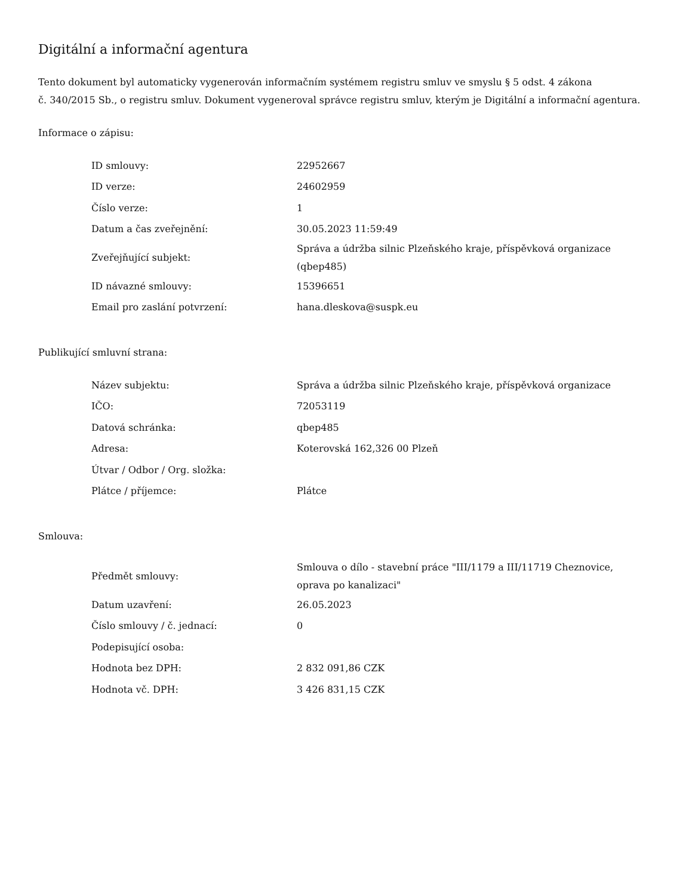Digitální a informační agentura
Tento dokument byl automaticky vygenerován informačním systémem registru smluv ve smyslu § 5 odst. 4 zákona
č. 340/2015 Sb., o registru smluv. Dokument vygeneroval správce registru smluv, kterým je Digitální a informační agentura.
Informace o zápisu:
| ID smlouvy: | 22952667 |
| ID verze: | 24602959 |
| Číslo verze: | 1 |
| Datum a čas zveřejnění: | 30.05.2023 11:59:49 |
| Zveřejňující subjekt: | Správa a údržba silnic Plzeňského kraje, příspěvková organizace (qbep485) |
| ID návazné smlouvy: | 15396651 |
| Email pro zaslání potvrzení: | hana.dleskova@suspk.eu |
Publikující smluvní strana:
| Název subjektu: | Správa a údržba silnic Plzeňského kraje, příspěvková organizace |
| IČO: | 72053119 |
| Datová schránka: | qbep485 |
| Adresa: | Koterovská 162,326 00 Plzeň |
| Útvar / Odbor / Org. složka: | |
| Plátce / příjemce: | Plátce |
Smlouva:
| Předmět smlouvy: | Smlouva o dílo - stavební práce "III/1179 a III/11719 Cheznovice, oprava po kanalizaci" |
| Datum uzavření: | 26.05.2023 |
| Číslo smlouvy / č. jednací: | 0 |
| Podepisující osoba: | |
| Hodnota bez DPH: | 2 832 091,86 CZK |
| Hodnota vč. DPH: | 3 426 831,15 CZK |